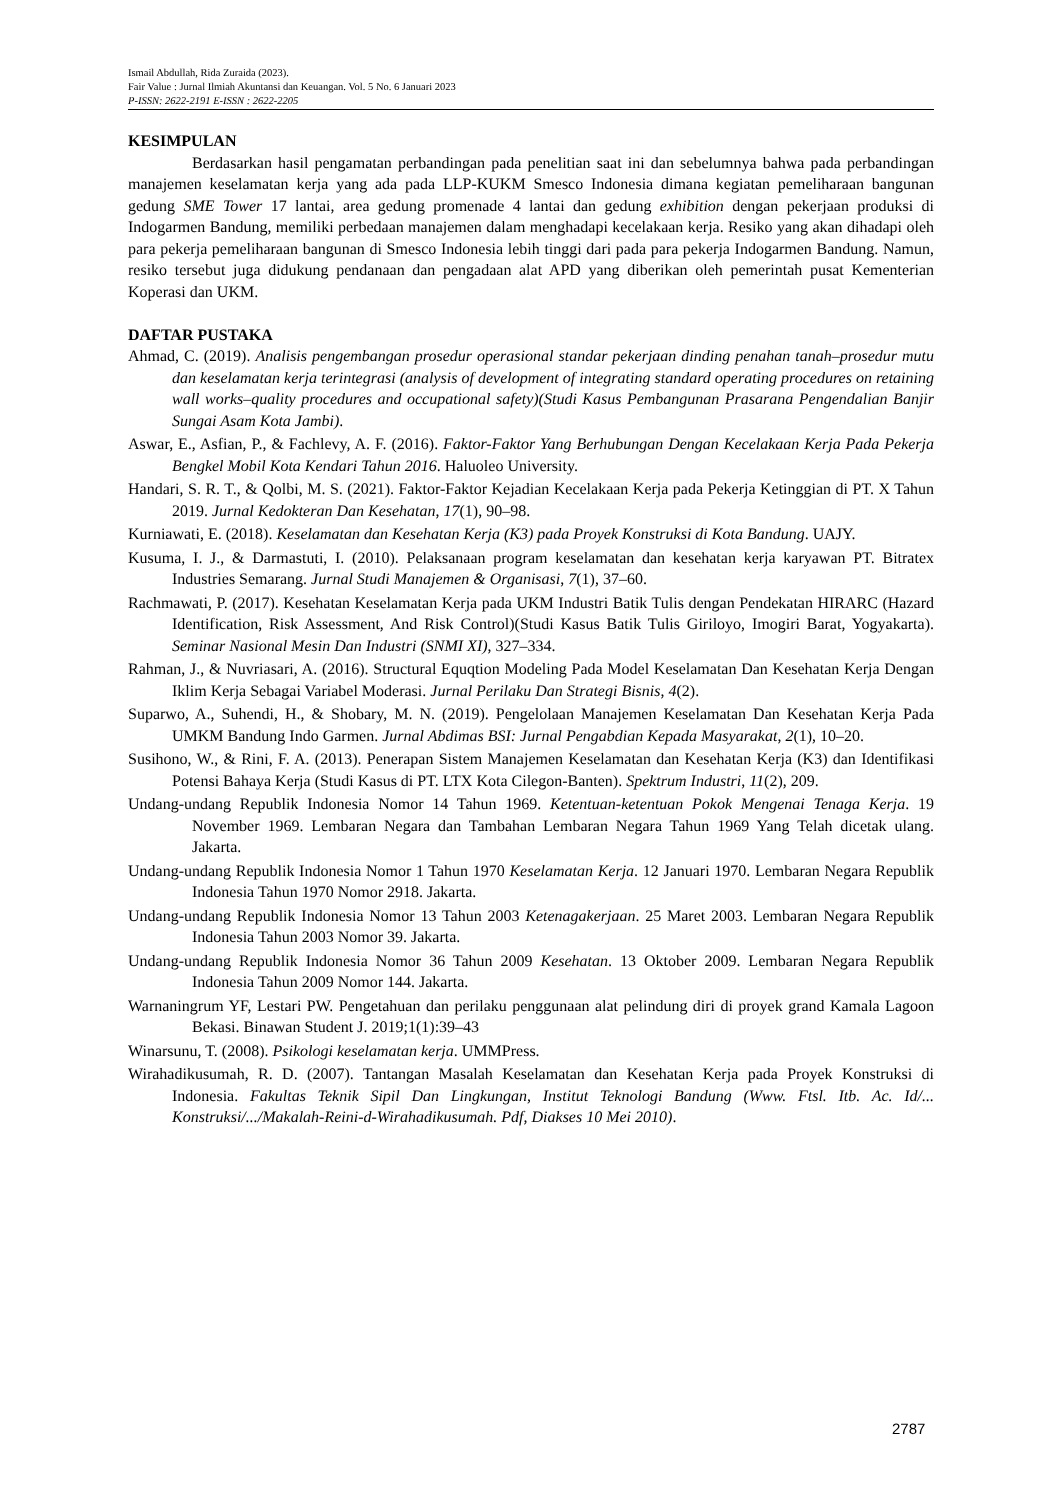Ismail Abdullah, Rida Zuraida (2023).
Fair Value : Jurnal Ilmiah Akuntansi dan Keuangan. Vol. 5 No. 6 Januari 2023
P-ISSN: 2622-2191 E-ISSN : 2622-2205
KESIMPULAN
Berdasarkan hasil pengamatan perbandingan pada penelitian saat ini dan sebelumnya bahwa pada perbandingan manajemen keselamatan kerja yang ada pada LLP-KUKM Smesco Indonesia dimana kegiatan pemeliharaan bangunan gedung SME Tower 17 lantai, area gedung promenade 4 lantai dan gedung exhibition dengan pekerjaan produksi di Indogarmen Bandung, memiliki perbedaan manajemen dalam menghadapi kecelakaan kerja. Resiko yang akan dihadapi oleh para pekerja pemeliharaan bangunan di Smesco Indonesia lebih tinggi dari pada para pekerja Indogarmen Bandung. Namun, resiko tersebut juga didukung pendanaan dan pengadaan alat APD yang diberikan oleh pemerintah pusat Kementerian Koperasi dan UKM.
DAFTAR PUSTAKA
Ahmad, C. (2019). Analisis pengembangan prosedur operasional standar pekerjaan dinding penahan tanah–prosedur mutu dan keselamatan kerja terintegrasi (analysis of development of integrating standard operating procedures on retaining wall works–quality procedures and occupational safety)(Studi Kasus Pembangunan Prasarana Pengendalian Banjir Sungai Asam Kota Jambi).
Aswar, E., Asfian, P., & Fachlevy, A. F. (2016). Faktor-Faktor Yang Berhubungan Dengan Kecelakaan Kerja Pada Pekerja Bengkel Mobil Kota Kendari Tahun 2016. Haluoleo University.
Handari, S. R. T., & Qolbi, M. S. (2021). Faktor-Faktor Kejadian Kecelakaan Kerja pada Pekerja Ketinggian di PT. X Tahun 2019. Jurnal Kedokteran Dan Kesehatan, 17(1), 90–98.
Kurniawati, E. (2018). Keselamatan dan Kesehatan Kerja (K3) pada Proyek Konstruksi di Kota Bandung. UAJY.
Kusuma, I. J., & Darmastuti, I. (2010). Pelaksanaan program keselamatan dan kesehatan kerja karyawan PT. Bitratex Industries Semarang. Jurnal Studi Manajemen & Organisasi, 7(1), 37–60.
Rachmawati, P. (2017). Kesehatan Keselamatan Kerja pada UKM Industri Batik Tulis dengan Pendekatan HIRARC (Hazard Identification, Risk Assessment, And Risk Control)(Studi Kasus Batik Tulis Giriloyo, Imogiri Barat, Yogyakarta). Seminar Nasional Mesin Dan Industri (SNMI XI), 327–334.
Rahman, J., & Nuvriasari, A. (2016). Structural Equqtion Modeling Pada Model Keselamatan Dan Kesehatan Kerja Dengan Iklim Kerja Sebagai Variabel Moderasi. Jurnal Perilaku Dan Strategi Bisnis, 4(2).
Suparwo, A., Suhendi, H., & Shobary, M. N. (2019). Pengelolaan Manajemen Keselamatan Dan Kesehatan Kerja Pada UMKM Bandung Indo Garmen. Jurnal Abdimas BSI: Jurnal Pengabdian Kepada Masyarakat, 2(1), 10–20.
Susihono, W., & Rini, F. A. (2013). Penerapan Sistem Manajemen Keselamatan dan Kesehatan Kerja (K3) dan Identifikasi Potensi Bahaya Kerja (Studi Kasus di PT. LTX Kota Cilegon-Banten). Spektrum Industri, 11(2), 209.
Undang-undang Republik Indonesia Nomor 14 Tahun 1969. Ketentuan-ketentuan Pokok Mengenai Tenaga Kerja. 19 November 1969. Lembaran Negara dan Tambahan Lembaran Negara Tahun 1969 Yang Telah dicetak ulang. Jakarta.
Undang-undang Republik Indonesia Nomor 1 Tahun 1970 Keselamatan Kerja. 12 Januari 1970. Lembaran Negara Republik Indonesia Tahun 1970 Nomor 2918. Jakarta.
Undang-undang Republik Indonesia Nomor 13 Tahun 2003 Ketenagakerjaan. 25 Maret 2003. Lembaran Negara Republik Indonesia Tahun 2003 Nomor 39. Jakarta.
Undang-undang Republik Indonesia Nomor 36 Tahun 2009 Kesehatan. 13 Oktober 2009. Lembaran Negara Republik Indonesia Tahun 2009 Nomor 144. Jakarta.
Warnaningrum YF, Lestari PW. Pengetahuan dan perilaku penggunaan alat pelindung diri di proyek grand Kamala Lagoon Bekasi. Binawan Student J. 2019;1(1):39–43
Winarsunu, T. (2008). Psikologi keselamatan kerja. UMMPress.
Wirahadikusumah, R. D. (2007). Tantangan Masalah Keselamatan dan Kesehatan Kerja pada Proyek Konstruksi di Indonesia. Fakultas Teknik Sipil Dan Lingkungan, Institut Teknologi Bandung (Www. Ftsl. Itb. Ac. Id/... Konstruksi/.../Makalah-Reini-d-Wirahadikusumah. Pdf, Diakses 10 Mei 2010).
2787